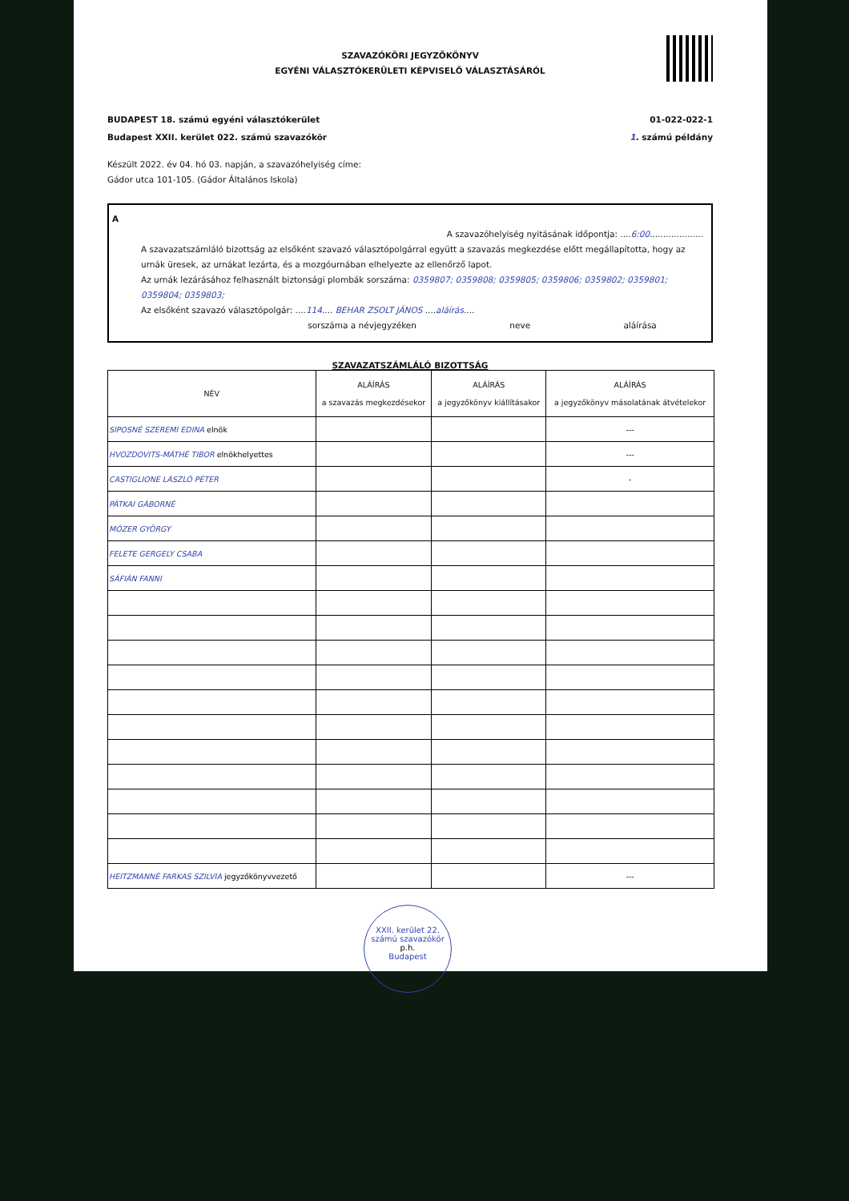SZAVAZÓKÖRI JEGYZŐKÖNYV
EGYÉNI VÁLASZTÓKERÜLETI KÉPVISELŐ VÁLASZTÁSÁRÓL
BUDAPEST 18. számú egyéni választókerület 01-022-022-1
Budapest XXII. kerület 022. számú szavazókör 1. számú példány
Készült 2022. év 04. hó 03. napján, a szavazóhelyiség címe:
Gádor utca 101-105. (Gádor Általános Iskola)
A
A szavazóhelyiség nyitásának időpontja: ....6:00....................
A szavazatszámláló bizottság az elsőként szavazó választópolgárral együtt a szavazás megkezdése előtt megállapította, hogy az urnák üresek, az urnákat lezárta, és a mozgóurnában elhelyezte az ellenőrző lapot.
Az urnák lezárásához felhasznált biztonsági plombák sorszáma: 0359807; 0359808; 0359805; 0359806; 0359802; 0359801; 0359804; 0359803;
Az elsőként szavazó választópolgár: ....114.... BEHAR ZSOLT JÁNOS ....aláírás....
sorszáma a névjegyzéken neve aláírása
SZAVAZATSZÁMLÁLÓ BIZOTTSÁG
| NÉV | ALÁÍRÁS a szavazás megkezdésekor | ALÁÍRÁS a jegyzőkönyv kiállításakor | ALÁÍRÁS a jegyzőkönyv másolatának átvételekor |
| --- | --- | --- | --- |
| SIPOSNÉ SZEREMI EDINA elnök | | | --- |
| HVOZDOVITS-MÁTHÉ TIBOR elnökhelyettes | | | --- |
| CASTIGLIONE LÁSZLÓ PÉTER | | | - |
| PÁTKAI GÁBORNÉ | | | |
| MÓZER GYÖRGY | | | |
| FELETE GERGELY CSABA | | | |
| SÁFIÁN FANNI | | | |
| HEITZMANNÉ FARKAS SZILVIA jegyzőkönyvvezető | | | --- |
XXII. kerület 22. számú szavazókör
p.h.
Budapest